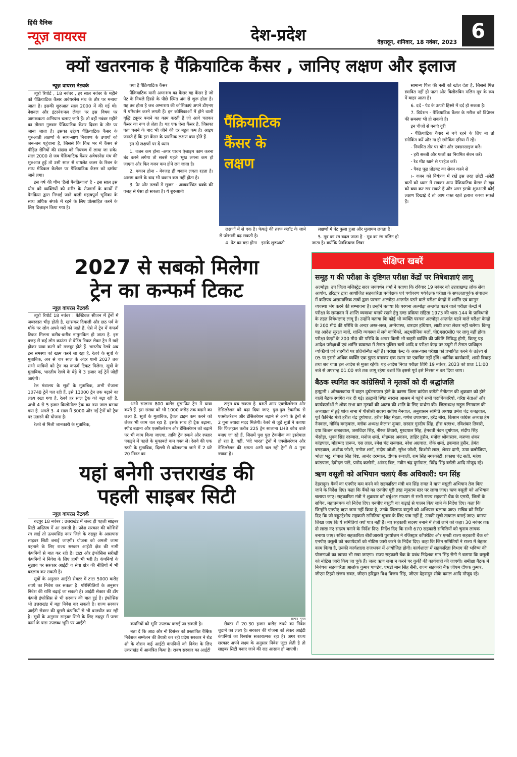हिंदी दैनिक
न्यूज़ वायरस
देश-प्रदेश
देहरादून, शनिवार, 18 नवंबर, 2023
6
क्यों खतरनाक है पैंक्रियाटिक कैंसर , जानिए लक्षण और इलाज
न्यूज़ वायरस नेटवर्क
ब्यूरो रिपोर्ट , 18 नवंबर , हर साल नवंबर के महीने को पैंक्रियाटिक कैंसर अवेयरनेस मंथ के तौर पर मनाया जाता है। इसकी शुरुआत साल 2000 में की गई थी। नेशनल और इंटरनेशनल लेवल पर इस विषय पर जागरूकता अभियान चलाए जाते हैं। तो वहीं नवंबर महीने का तीसरा गुरुवार पैंक्रियाटिक कैंसर दिवस के तौर पर जाना जाता है। इसका उद्देश्य पैंक्रियाटिक कैंसर के शुरुआती लक्षणों के साथ-साथ निवारण के उपायों को जन-जन पहुंचाना है, जिससे कि विश्व भर में कैंसर से पीड़ित रोगियों की संख्या को नियंत्रण में लाया जा सके। साल 2000 से जब पैंक्रियाटिक कैंसर अवेयरनेस मंथ की शुरुआत हुई तो उसी साल से वायलेट कलर के रिबन के साथ मेडिकल कैलेंडर पर पैंक्रियाटिक कैंसर को दर्शाया जाने लगा।
इस वर्ष की थीम 'हैलो पैनक्रियाज' है - इस साल इस थीम को व्यक्तियों को शरीर के रोजमर्रा के कार्यों में पैनक्रिया द्वारा निभाई जाने वाली महत्वपूर्ण भूमिका के साथ अधिक संपर्क में रहने के लिए प्रोत्साहित करने के लिए डिज़ाइन किया गया है।
क्या है पैंक्रियाटिक कैंसर
पैंक्रियाटिक यानी अग्नाशय का कैंसर वह कैंसर है जो पेट के निचले हिस्से के पीछे स्थित अंग से शुरू होता है। यह तब होता है जब अग्नाशय की कोशिकाएं अपने डीएनए में परिवर्तन करने लगती हैं। इन कोशिकाओं में होने वाली वृद्धि ट्यूमर बनाने का काम करती हैं जो आगे चलकर कैंसर का रूप ले लेता है। यह एक ऐसा कैंसर है, जिसका पता चलने के बाद भी जीने की दर बहुत कम है। आइए जानते हैं कि इस कैंसर के प्रारंभिक लक्षण क्या होते हैं-
इन दो लक्षणों पर दें ध्यान
1. वजन कम होना -अगर पाचन एंजाइम काम करना बंद करने लगेगा तो सबसे पहले भूख लगना कम हो जाएगा और फिर वजन कम होने लग जाता है।
2. थकान होना - बेवजह ही थकान लगता रहता है। आराम करने के बाद भी थकान कम नहीं होता है।
3. पैर और तलवों में सूजन - अव्यवस्थित थक्के की वजह से ऐसा हो सकता है। ये शुरुआती
पैंक्रियाटिक
कैंसर के
लक्षण
लक्षणों में से एक है। फेफड़े की तरफ क्लॉट के जाने से परेशानी बढ़ सकती है।
4. पेट का बड़ा होना - इसके शुरुआती
लक्षणों में पेट फुला हुआ और मुलायम लगता है।
5. मूत्र का रंग बदल जाता है - मूत्र का रंग मलिन हो जाता है। क्योंकि पेनक्रियाज लिवर
सामान्य पित्त की नली को खोल देता है, जिससे पित्त स्त्रावित नहीं हो पाता और बिलीरुबिन मलिन मूत्र के रूप में बाहर आता है।
6. दर्द - पेट के ऊपरी हिस्से में दर्द हो सकता है।
7. डिप्रेशन - पैंक्रियाटिक कैंसर के मरीज को डिप्रेशन की समस्या भी हो सकती है।
इन चीजों से बनाएं दूरी
- पैंक्रियाटिक कैंसर से बचे रहने के लिए ना तो स्मोकिंग करें और ना ही स्मोकिंग एरिया में रहें।
- नियमित तौर पर योग और एक्सरसाइज करें।
- हरी सब्जी और फलों का नियमित सेवन करें।
- रेड मीट खाने से परहेज करें।
- पैक्ड फूड प्रोडक्ट का सेवन करने से
।- वजन को नियंत्रण में रखें इस तरह छोटी -छोटी बातों को ध्यान में रखकर आप पैंक्रियाटिक कैंसर से खुद को बचा कर रख सकते हैं और अगर इसके शुरुआती कोई लक्षण दिखाई दे तो आप वक्त रहते इलाज करवा सकते हैं।
2027 से सबको मिलेगा
ट्रेन का कन्फर्म टिकट
न्यूज़ वायरस नेटवर्क
ब्यूरो रिपोर्ट 18 नवंबर : फेस्टिवल सीजन में ट्रेनों में जबरदस्त भीड़ होती है. खासकर दिवाली और छठ पर्व के मौके पर लोग अपने घरों को जाते हैं. ऐसे में ट्रेन में कंफर्म टिकट मिलना करीब-करीब नामुमकिन हो जाता है. इस वजह से कई लोग काउंटर से वेटिंग टिकट लेकर ट्रेन में खड़े होकर यात्रा करने को मजबूर होते हैं. भारतीय रेलवे अब इस समस्या को खत्म करने जा रहा है. रेलवे के सूत्रों के मुताबिक, अब से चार साल के अंदर यानी 2027 तक सभी यात्रियों को ट्रेन का कंफर्म टिकट मिलेगा. सूत्रों के मुताबिक, भारतीय रेलवे के बेड़े में 3 हजार नई ट्रेनें जोड़ी जाएंगी।
रेल मंत्रालय के सूत्रों के मुताबिक, अभी रोजाना 10748 ट्रेनें चल रही हैं. इसे 13000 ट्रेन तक बढ़ाने का लक्ष्य रखा गया है. रेलवे हर साल ट्रैक को बढ़ा रही है. अभी 4 से 5 हजार किलोमीटर ट्रैक का नया जाल बनाया गया है. अगले 3- 4 साल में 3000 और नई ट्रेनों को ट्रैक पर उतारने की योजना है।
रेलवे से मिली जानकारी के मुताबिक,
अभी सालाना 800 करोड़ मुसाफिर ट्रेन में यात्रा करते हैं. इस संख्या को भी 1000 करोड़ तक बढ़ाने का लक्ष्य है. सूत्रों के मुताबिक, ट्रैवल टाइम कम करने को लेकर भी काम चल रहा है. इसके साथ ही ट्रैक बढ़ाना, स्पीड बढ़ाना और एक्सीलरेशन और डेसिलरेशन को बढ़ाने पर भी काम किया जाएगा, ताकि ट्रेन रुकने और रफ्तार पकड़ने में पहले के मुकाबले कम वक्त ले। रेलवे की एक स्टडी के मुताबिक, दिल्ली से कोलकाता जाने में 2 घंटे 20 मिनट का
टाइम बच सकता है. बशर्ते अगर एक्सीलरेशन और डेसिलरेशन को बढ़ा दिया जाए. पुश-पुल टेकनीक से एक्सीलरेशन और डेसिलरेशन बढ़ाने से अभी के ट्रेनों से 2 गुना ज्यादा मदद मिलेगी। रेलवे से जुड़े सूत्रों ने बताया कि फिलहाल करीब 225 ट्रेन सालाना LHB कोच वाले बनाए जा रहे हैं, जिसमें पुश पुल टेकनीक का इस्तेमाल हो रहा है. वहीं, 'वंदे भारत' ट्रेनों में एक्सीलरेशन और डेसिलरेशन की क्षमता अभी चल रही ट्रेनों से 4 गुना ज्यादा है।
यहां बनेगी उत्तराखंड की
पहली साइबर सिटी
न्यूज़ वायरस नेटवर्क
रुद्रपुर 18 नवंबर : उत्तराखंड में जल्द ही पहली साइबर सिटी अस्तित्व में आ सकती है। प्रदेश सरकार की कोशिशें रंग लाई तो ऊधमसिंह नगर जिले के रुद्रपुर के आसपास साइबर सिटी बनाई जाएगी। योजना को अमली जामा पहनाने के लिए राज्य सरकार आईटी क्षेत्र की नामी कंपनियों से बात कर रही है। टाटा और इंफोसिस सरीखी कंपनियों ने निवेश के लिए हामी भी भरी है। कंपनियों के सुझाव पर सरकार आईटी व सेवा क्षेत्र की नीतियों में भी बदलाव कर सकती है।
सूत्रों के अनुसार आईटी सेक्टर में टाटा 5000 करोड़ रुपये का निवेश कर सकता है। परिस्थितियों के अनुसार निवेश की राशि बढ़ाई जा सकती है। आईटी सेक्टर की टॉप कंपनी इंफोसिस से भी सरकार की बात हुई है। इंफोसिस भी उत्तराखंड में बड़ा निवेश कर सकती है। राज्य सरकार आईटी सेक्टर की दूसरी कंपनियों से भी बातचीत कर रही है। सूत्रों के अनुसार साइबर सिटी के लिए रुद्रपुर में पराग फार्म के पास उपलब्ध भूमि पर आईटी
साभार -गूगल
कंपनियों को भूमि उपलब्ध कराई जा सकती है।
बता दें कि आठ और नौ दिसंबर को प्रस्तावित वैश्विक निवेशक सम्मेलन की तैयारी कर रही प्रदेश सरकार ने रोड शो के दौरान कई आईटी कंपनियों को निवेश के लिए उत्तराखंड में आमंत्रित किया है। राज्य सरकार का आईटी
सेक्टर में 20-30 हजार करोड़ रुपये का निवेश जुटाने का लक्ष्य है। सरकार की योजना को लेकर आईटी कंपनियां का रिस्पांस सकारात्मक रहा है। अगर राज्य सरकार अपने लक्ष्य के अनुसार निवेश जुटा लेती है तो साइबर सिटी बनाए जाने की राह आसान हो जाएगी।
संक्षिप्त खबरें
समूह ग की परीक्षा के दृष्टिगत परीक्षा केंद्रों पर निषेधाज्ञाएं लागू
अल्मोड़ा। उप जिला मजिस्ट्रेट सदर जयवर्धन शर्मा ने बताया कि रविवार 19 नवंबर को उत्तराखण्ड लोक सेवा आयोग, हरिद्वार द्वारा आयोजित सहकारिता पर्यवेक्षक एवं पर्यावरण पर्यवेक्षक परीक्षा के सफलतापूर्वक संचालन में कतिपय असामाजिक तत्वों द्वारा परगना अल्मोड़ा अन्तर्गत पडने वाले परीक्षा केन्द्रों में शान्ति एवं कानून व्यवस्था भंग करने की सम्भावना है। उन्होंने बताया कि परगना अल्मोड़ा अन्तर्गत पडने वाले परीक्षा केन्द्रों में परीक्षा के सम्पादन में शान्ति व्यवस्था बनाये रखने हेतु दण्ड प्रक्रिया संहिता 1973 की धारा-144 के प्राविधानों के तहत निषेधाज्ञाएं लागू हैं। उन्होंने बताया कि कोई भी व्यक्ति परगना अल्मोड़ा अन्तर्गत पडने वाले परीक्षा केन्द्रों के 200 मी0 की परिधि के अन्दर अस्त्र-शस्त्र, अग्नेयास्त्र, धारदार हथियार, लाठी डन्डा लेकर नहीं चलेगा। किन्तु यह आदेश सुरक्षा बलों, शान्ति व्यवस्था में लगे कार्मिकों, अद्र्धसैनिक बलों, पी0एस0सी0 पर लागू नहीं होगा। परीक्षा केन्द्रों के 200 मी0 की परिधि के अन्दर किसी भी बाहरी व्यक्ति की प्रविष्टि निषिद्ध होगी, किन्तु यह आदेश परीक्षार्थी एवं शान्ति व्यवस्था में तैनात पुलिस बलों आदि व परीक्षा केन्द्र पर डयूटी में तैनात प्राधिकृत व्यक्तियों एवं राहगीरों पर प्रतिबन्धित नहीं है। परीक्षा केन्द्र के आस-पास परीक्षा को प्रभावित करने के उद्देश्य से 05 या इससे अधिक व्यक्ति एक झुण्ड बनाकर एक स्थान पर एकत्रित नहीं होंगे। धार्मिक कार्यक्रमों, शादी विवाह तथा शव यात्रा इस आदेश से मुक्त रहेंगी। यह आदेश नियत परीक्षा तिथि 19 नवंबर, 2023 को प्रातः 11:00 बजे से अपरान्ह 01:00 बजे तक लागू रहेगा बशर्ते कि इससे पूर्व इसे निरस्त न कर दिया जाय।
बैठक स्थगित कर कांग्रेसियों ने मृतकों को दी श्रद्धांजलि
हल्द्वानी । ओखलकांडा में वाहन दुर्घटनाग्रस्त होने के कारण जिला कांग्रेस कमेटी नैनीताल की शुक्रवार को होने वाली बैठक स्थगित कर दी गई। हल्द्वानी स्थित स्वराज आश्रम में पहुंचे सभी पदाधिकारियों, वरिष्ठ नेताओं और कार्यकर्ताओं ने शोक सभा कर मृतकों की आत्मा की शांति के लिए प्रार्थना की। जिलाध्यक्ष राहुल छिमवाल की अध्यक्षता में हुई शोक सभा में पीसीसी सदस्य सतीश नैनवाल, अनुशासन समिति अध्यक्ष उमेश चंद्र कबड़वाल, पूर्व कैबिनेट मंत्री हरीश चंद्र दुर्गापाल, हरीश सिंह मेहता, गणेश उपाध्याय, हरेंद्र बोरा, किसान कांग्रेस अध्यक्ष हेम नैनवाल, गोविंद बगड़वाल, ब्लॉक अध्यक्ष कैलाश दुम्का, सरदार गुरदीप सिंह, हीरा बल्लभ, रविशंकर तिवारी, दया किशन कबड़वाल, जसविंदर सिंह, नीरज तिवारी, गुरदयाल सिंह, हेमवती नंदन दुर्गापाल, संदीप सिंह भैसोड़ा, भुवन सिंह दरम्वाल, मनोज शर्मा, मोहम्मद अकरम, ताहिर हुसैन, मनोज श्रीवास्तव, करुणा शंकर कांडपाल, मोहम्मद हारून, एस लाल, रमेश चंद्र सनवाल, नरेश अग्रवाल, जेके शर्मा, इकबाल हुसैन, हेमंत बगड़वाल, अशोक जोशी, मनोज शर्मा, संदीप जोशी, सुरेश जोशी, किशोरी लाल, शेखर दानी, ऊषा कन्नौजिया, भोला भट्ट, गोपाल सिंह बिष्ट, आनंद दरम्वाल, दीपक रूवाली, राम सिंह नगरकोटी, प्रकाश चंद्र सती, महेश कांडपाल, देवीदत्त पांडे, प्रमोद कलौनी, आंनद बिष्ट, नवीन चंद्र दुर्गापाल, विरेंद्र सिंह बर्गली आदि मौजूद रहे।
ऋण वसूली को अभियान चलाएं बैंक अधिकारी: धन सिंह
देहरादून। बैंकों का एनपीए कम करने को सहकारिता मंत्री धन सिंह रावत ने ऋण वसूली अभियान तेज किए जाने के निर्देश दिए। कहा कि बैंकों का एनपीए पूरी तरह न्यूनतम स्तर पर लाया जाए। ऋण वसूली को अभियान चलाया जाए। सहकारिता मंत्री ने शुक्रवार को वर्चुअल माध्यम से सभी राज्य सहकारी बैंक के एमडी, जिलों के सचिव, महाप्रबंधक को निर्देश दिए। एनपीए वसूली का कड़ाई से पालन किए जाने के निर्देश दिए। कहा कि जिन्होंने एनपीए ऋण जमा नहीं किया है, उनके खिलाफ वसूली को अभियान चलाया जाए। सचिव को निर्देश दिए कि जो बहुउद्देशीय सहकारी समितियां चुनाव के लिए पात्र नहीं हैं, उनकी सूची तत्काल बनाई जाए। कारण लिखा जाए कि ये समितियां क्यों पात्र नहीं हैं। नए सहकारी सदस्य बनाने में तेजी लाने को कहा। 30 नवंबर तक दो लाख नए सदस्य बनाने के निर्देश दिए। निर्देश दिए कि सभी 670 सहकारी समितियों को चुनाव लायक बनाया जाए। सचिव सहकारिता बीवीआरसी पुरुषोत्तम ने रजिस्ट्रार कॉपरेटिव और एमडी राज्य सहकारी बैंक को एनपीए वसूली को बकायेदारों को नोटिस जारी करने के निर्देश दिए। कहा कि जिन समितियों ने राज्य में बेहतर काम किया है, उनकी कार्यशाला राजभवन में आयोजित होगी। कार्यशाला में सहकारिता विभाग की भविष्य की योजनाओं का खाका भी रखा जाएगा। राज्य सहकारी बैंक के प्रबंध निदेशक मान सिंह सैनी ने बताया कि वसूली को नोटिस जारी किए जा चुके हैं। जल्द ऋण जमा न करने पर कुर्की की कार्यवाही की जाएगी। समीक्षा बैठक में निबंधक सहकारिता आलोक कुमार पाण्डेय, एमडी मान सिंह सैनी, राज्य सहकारी बैंक जीएम दीपक कुमार, जीएम टिहरी संजय रावत, जीएम हरिद्वार विश्व विजय सिंह, जीएम देहरादून सीके कमल आदि मौजूद रहे।